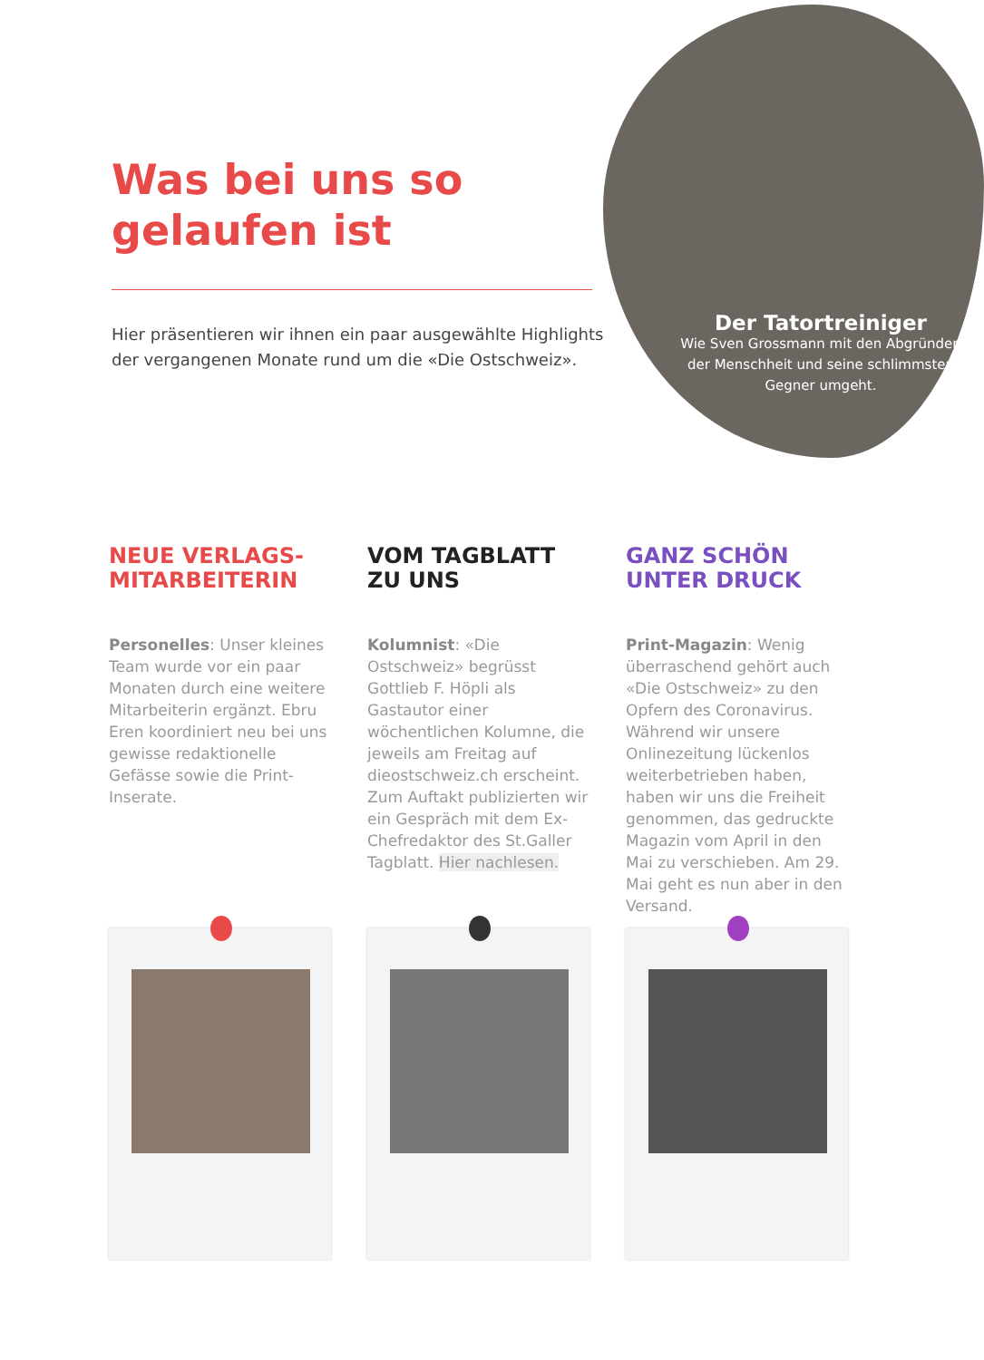Der Tatortreiniger
Wie Sven Grossmann mit den Abgründen der Menschheit und seine schlimmsten Gegner umgeht.
Was bei uns so gelaufen ist
Hier präsentieren wir ihnen ein paar ausgewählte Highlights der vergangenen Monate rund um die «Die Ostschweiz».
NEUE VERLAGS-
MITARBEITERIN
Personelles: Unser kleines Team wurde vor ein paar Monaten durch eine weitere Mitarbeiterin ergänzt. Ebru Eren koordiniert neu bei uns gewisse redaktionelle Gefässe sowie die Print-Inserate.
VOM TAGBLATT
ZU UNS
Kolumnist: «Die Ostschweiz» begrüsst Gottlieb F. Höpli als Gastautor einer wöchentlichen Kolumne, die jeweils am Freitag auf dieostschweiz.ch erscheint. Zum Auftakt publizierten wir ein Gespräch mit dem Ex-Chefredaktor des St.Galler Tagblatt. Hier nachlesen.
GANZ SCHÖN
UNTER DRUCK
Print-Magazin: Wenig überraschend gehört auch «Die Ostschweiz» zu den Opfern des Coronavirus. Während wir unsere Onlinezeitung lückenlos weiterbetrieben haben, haben wir uns die Freiheit genommen, das gedruckte Magazin vom April in den Mai zu verschieben. Am 29. Mai geht es nun aber in den Versand.